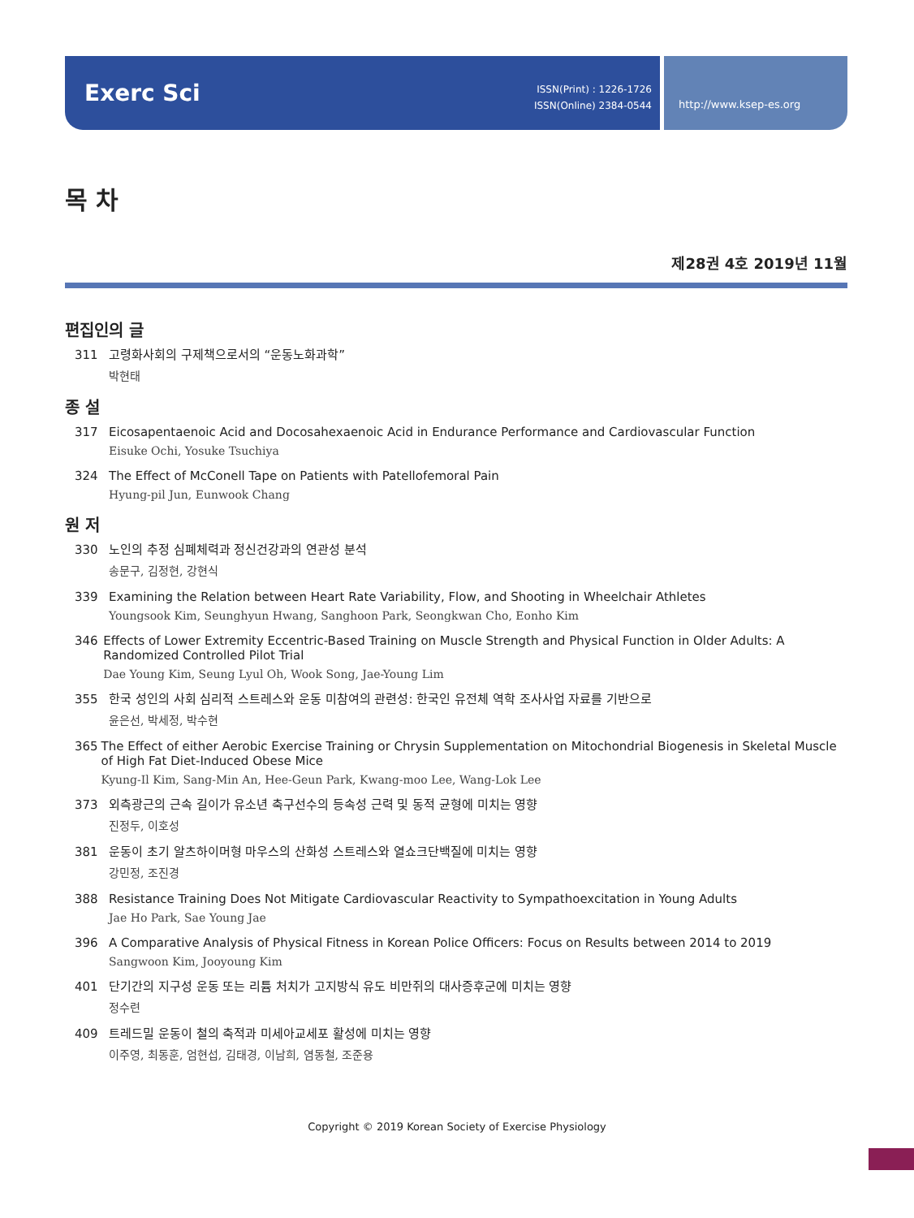Exerc Sci ISSN(Print) : 1226-1726
ISSN(Online) 2384-0544
http://www.ksep-es.org
목 차
제28권 4호 2019년 11월
편집인의 글
311
고령화사회의 구제책으로서의 “운동노화과학”
박현태
종 설
317
Eicosapentaenoic Acid and Docosahexaenoic Acid in Endurance Performance and Cardiovascular Function
Eisuke Ochi, Yosuke Tsuchiya
324
The Effect of McConell Tape on Patients with Patellofemoral Pain
Hyung-pil Jun, Eunwook Chang
원 저
330
노인의 추정 심폐체력과 정신건강과의 연관성 분석
송문구, 김정현, 강현식
339
Examining the Relation between Heart Rate Variability, Flow, and Shooting in Wheelchair Athletes
Youngsook Kim, Seunghyun Hwang, Sanghoon Park, Seongkwan Cho, Eonho Kim
346
Effects of Lower Extremity Eccentric-Based Training on Muscle Strength and Physical Function in Older Adults: A Randomized Controlled Pilot Trial
Dae Young Kim, Seung Lyul Oh, Wook Song, Jae-Young Lim
355
한국 성인의 사회 심리적 스트레스와 운동 미참여의 관련성: 한국인 유전체 역학 조사사업 자료를 기반으로
윤은선, 박세정, 박수현
365
The Effect of either Aerobic Exercise Training or Chrysin Supplementation on Mitochondrial Biogenesis in Skeletal Muscle of High Fat Diet-Induced Obese Mice
Kyung-Il Kim, Sang-Min An, Hee-Geun Park, Kwang-moo Lee, Wang-Lok Lee
373
외측광근의 근속 길이가 유소년 축구선수의 등속성 근력 및 동적 균형에 미치는 영향
진정두, 이호성
381
운동이 초기 알츠하이머형 마우스의 산화성 스트레스와 열쇼크단백질에 미치는 영향
강민정, 조진경
388
Resistance Training Does Not Mitigate Cardiovascular Reactivity to Sympathoexcitation in Young Adults
Jae Ho Park, Sae Young Jae
396
A Comparative Analysis of Physical Fitness in Korean Police Officers: Focus on Results between 2014 to 2019
Sangwoon Kim, Jooyoung Kim
401
단기간의 지구성 운동 또는 리튬 처치가 고지방식 유도 비만쥐의 대사증후군에 미치는 영향
정수련
409
트레드밀 운동이 철의 축적과 미세아교세포 활성에 미치는 영향
이주영, 최동훈, 엄현섭, 김태경, 이남희, 염동철, 조준용
Copyright © 2019 Korean Society of Exercise Physiology